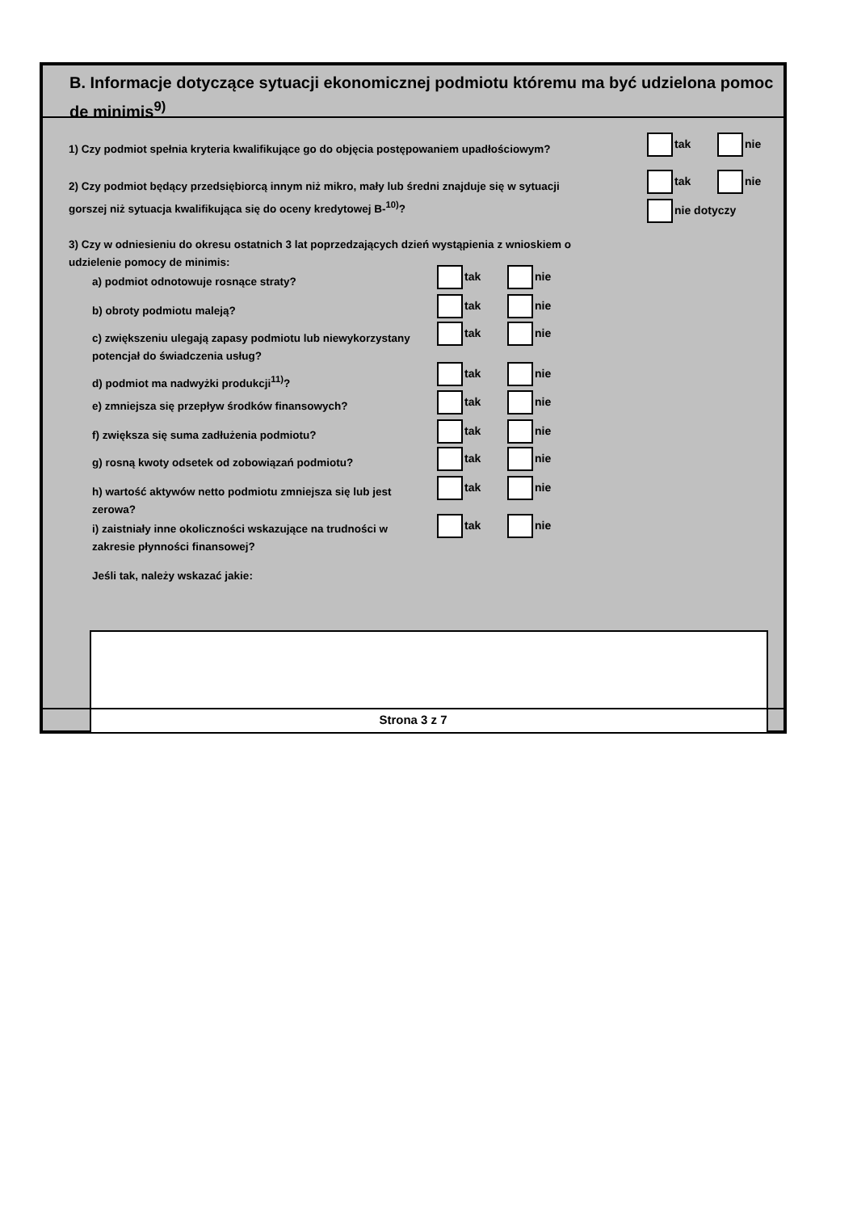B. Informacje dotyczące sytuacji ekonomicznej podmiotu któremu ma być udzielona pomoc de minimis<sup>9)</sup>
1) Czy podmiot spełnia kryteria kwalifikujące go do objęcia postępowaniem upadłościowym?
tak nie
2) Czy podmiot będący przedsiębiorcą innym niż mikro, mały lub średni znajduje się w sytuacji
gorszej niż sytuacja kwalifikująca się do oceny kredytowej B-<sup>10)</sup>?
tak nie
nie dotyczy
3) Czy w odniesieniu do okresu ostatnich 3 lat poprzedzających dzień wystąpienia z wnioskiem o
udzielenie pomocy de minimis:
a) podmiot odnotowuje rosnące straty?
tak nie
b) obroty podmiotu maleją?
tak nie
c) zwiększeniu ulegają zapasy podmiotu lub niewykorzystany
potencjał do świadczenia usług?
tak nie
d) podmiot ma nadwyżki produkcji<sup>11)</sup>?
tak nie
e) zmniejsza się przepływ środków finansowych?
tak nie
f) zwiększa się suma zadłużenia podmiotu?
tak nie
g) rosną kwoty odsetek od zobowiązań podmiotu?
tak nie
h) wartość aktywów netto podmiotu zmniejsza się lub jest
zerowa?
tak nie
i) zaistniały inne okoliczności wskazujące na trudności w
zakresie płynności finansowej?
tak nie
Jeśli tak, należy wskazać jakie:
Strona 3 z 7